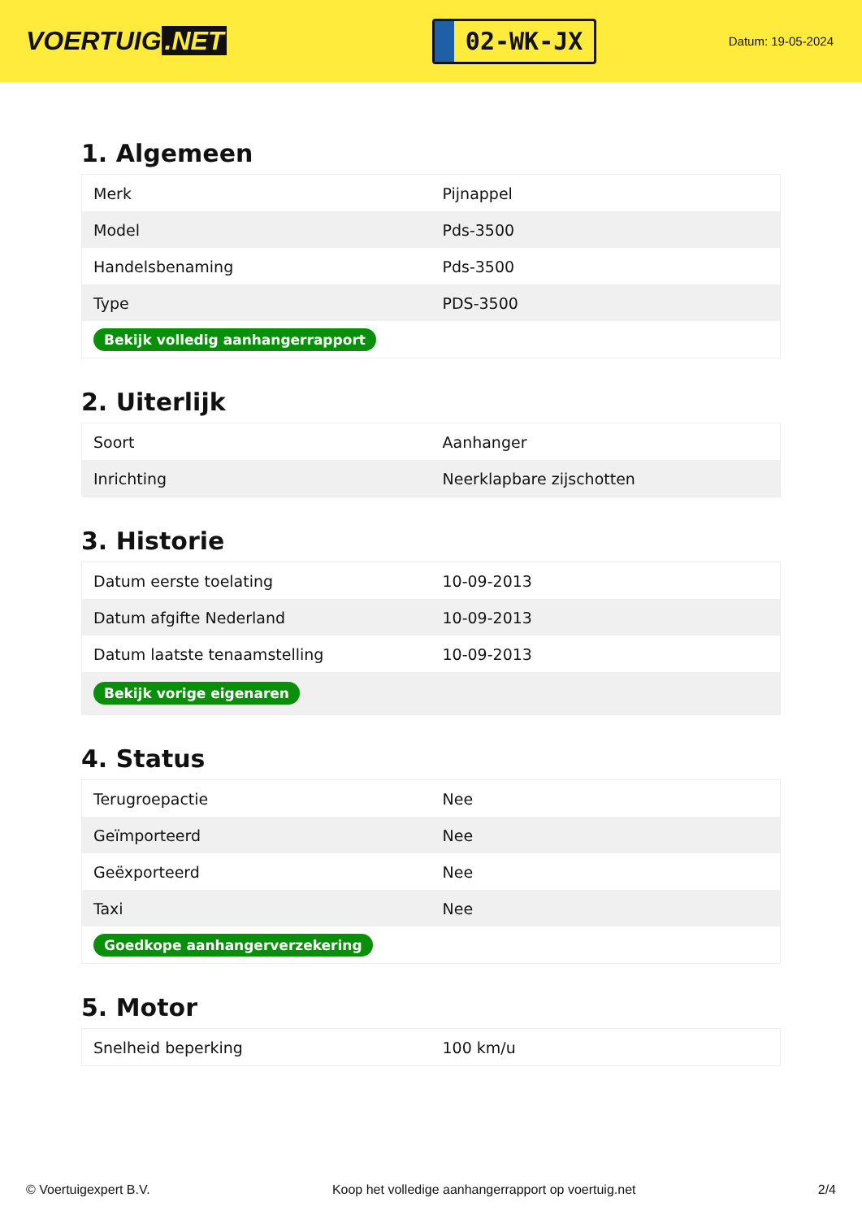VOERTUIG.NET
02-WK-JX
Datum: 19-05-2024
1. Algemeen
| Merk | Pijnappel |
| Model | Pds-3500 |
| Handelsbenaming | Pds-3500 |
| Type | PDS-3500 |
| Bekijk volledig aanhangerrapport | |
2. Uiterlijk
| Soort | Aanhanger |
| Inrichting | Neerklapbare zijschotten |
3. Historie
| Datum eerste toelating | 10-09-2013 |
| Datum afgifte Nederland | 10-09-2013 |
| Datum laatste tenaamstelling | 10-09-2013 |
| Bekijk vorige eigenaren | |
4. Status
| Terugroepactie | Nee |
| Geïmporteerd | Nee |
| Geëxporteerd | Nee |
| Taxi | Nee |
| Goedkope aanhangerverzekering | |
5. Motor
| Snelheid beperking | 100 km/u |
© Voertuigexpert B.V. Koop het volledige aanhangerrapport op voertuig.net 2/4